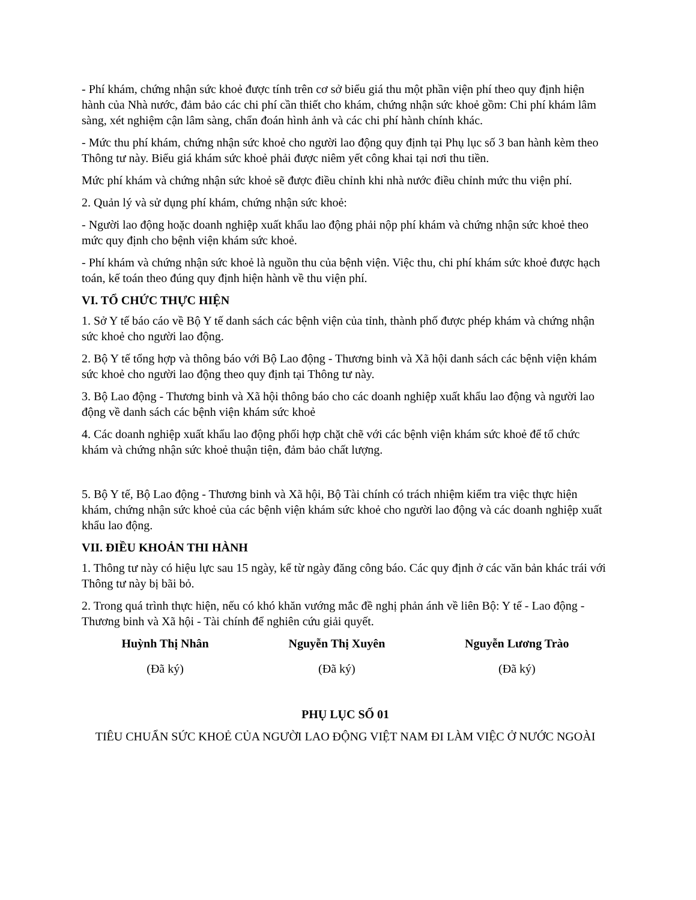- Phí khám, chứng nhận sức khoẻ được tính trên cơ sở biểu giá thu một phần viện phí theo quy định hiện hành của Nhà nước, đảm bảo các chi phí cần thiết cho khám, chứng nhận sức khoẻ gồm: Chi phí khám lâm sàng, xét nghiệm cận lâm sàng, chẩn đoán hình ảnh và các chi phí hành chính khác.
- Mức thu phí khám, chứng nhận sức khoẻ cho người lao động quy định tại Phụ lục số 3 ban hành kèm theo Thông tư này. Biểu giá khám sức khoẻ phải được niêm yết công khai tại nơi thu tiền.
Mức phí khám và chứng nhận sức khoẻ sẽ được điều chỉnh khi nhà nước điều chỉnh mức thu viện phí.
2. Quản lý và sử dụng phí khám, chứng nhận sức khoẻ:
- Người lao động hoặc doanh nghiệp xuất khẩu lao động phải nộp phí khám và chứng nhận sức khoẻ theo mức quy định cho bệnh viện khám sức khoẻ.
- Phí khám và chứng nhận sức khoẻ là nguồn thu của bệnh viện. Việc thu, chi phí khám sức khoẻ được hạch toán, kế toán theo đúng quy định hiện hành về thu viện phí.
VI. TỔ CHỨC THỰC HIỆN
1. Sở Y tế báo cáo về Bộ Y tế danh sách các bệnh viện của tỉnh, thành phố được phép khám và chứng nhận sức khoẻ cho người lao động.
2. Bộ Y tế tổng hợp và thông báo với Bộ Lao động - Thương binh và Xã hội danh sách các bệnh viện khám sức khoẻ cho người lao động theo quy định tại Thông tư này.
3. Bộ Lao động - Thương binh và Xã hội thông báo cho các doanh nghiệp xuất khẩu lao động và người lao động về danh sách các bệnh viện khám sức khoẻ
4. Các doanh nghiệp xuất khẩu lao động phối hợp chặt chẽ với các bệnh viện khám sức khoẻ để tổ chức khám và chứng nhận sức khoẻ thuận tiện, đảm bảo chất lượng.
5. Bộ Y tế, Bộ Lao động - Thương binh và Xã hội, Bộ Tài chính có trách nhiệm kiểm tra việc thực hiện khám, chứng nhận sức khoẻ của các bệnh viện khám sức khoẻ cho người lao động và các doanh nghiệp xuất khẩu lao động.
VII. ĐIỀU KHOẢN THI HÀNH
1. Thông tư này có hiệu lực sau 15 ngày, kể từ ngày đăng công báo. Các quy định ở các văn bản khác trái với Thông tư này bị bãi bỏ.
2. Trong quá trình thực hiện, nếu có khó khăn vướng mắc đề nghị phản ánh về liên Bộ: Y tế - Lao động - Thương binh và Xã hội - Tài chính để nghiên cứu giải quyết.
Huỳnh Thị Nhân
(Đã ký)
Nguyễn Thị Xuyên
(Đã ký)
Nguyễn Lương Trào
(Đã ký)
PHỤ LỤC SỐ 01
TIÊU CHUẨN SỨC KHOẺ CỦA NGƯỜI LAO ĐỘNG VIỆT NAM ĐI LÀM VIỆC Ở NƯỚC NGOÀI